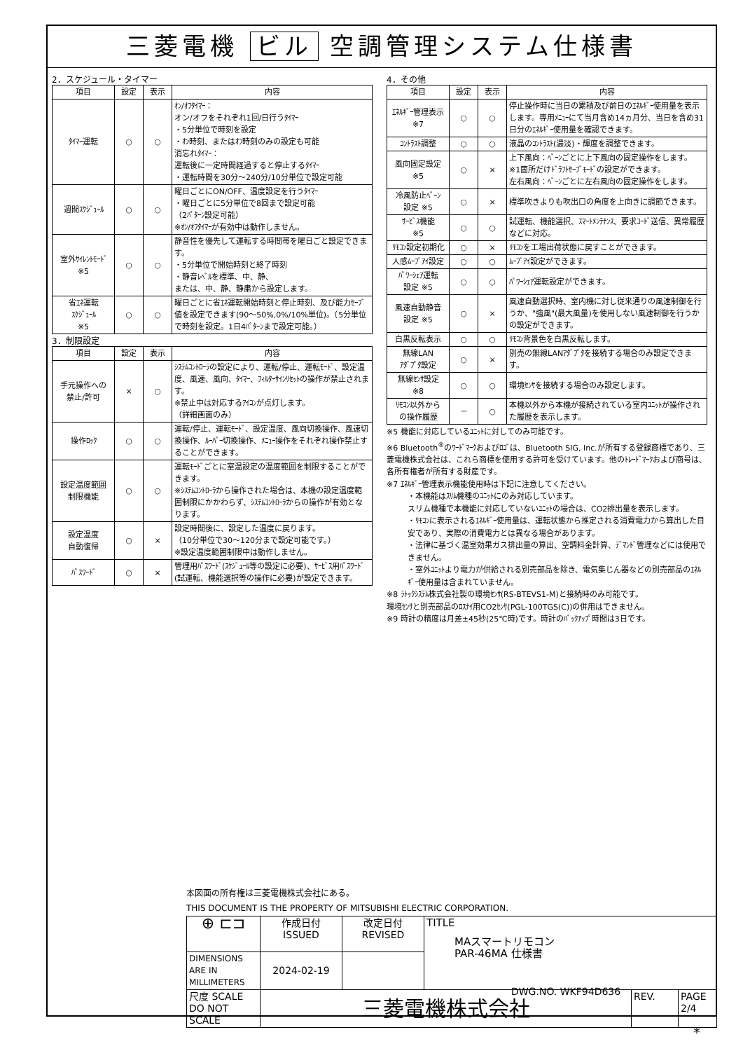三菱電機 ビル 空調管理システム仕様書
2．スケジュール・タイマー
| 項目 | 設定 | 表示 | 内容 |
| --- | --- | --- | --- |
| ﾀｲﾏｰ運転 | ○ | ○ | ｵﾝ/ｵﾌﾀｲﾏｰ： オン/オフをそれぞれ1回/日行うﾀｲﾏｰ ・5分単位で時刻を設定 ・ｵﾝ時刻、またはｵﾌ時刻のみの設定も可能 消忘れﾀｲﾏｰ： 運転後に一定時間経過すると停止するﾀｲﾏｰ ・運転時間を30分～240分/10分単位で設定可能 |
| 週間ｽｹｼﾞｭｰﾙ | ○ | ○ | 曜日ごとにON/OFF、温度設定を行うﾀｲﾏｰ ・曜日ごとに5分単位で8回まで設定可能 （2ﾊﾟﾀｰﾝ設定可能） ※ｵﾝ/ｵﾌﾀｲﾏｰが有効中は動作しません。 |
| 室外ｻｲﾚﾝﾄﾓｰﾄﾞ ※5 | ○ | ○ | 静音性を優先して運転する時間帯を曜日ごと設定できます。 ・5分単位で開始時刻と終了時刻 ・静音ﾚﾍﾞﾙを標準、中、静、 または、中、静、静粛から設定します。 |
| 省ｴﾈ運転 ｽｹｼﾞｭｰﾙ ※5 | ○ | ○ | 曜日ごとに省ｴﾈ運転開始時刻と停止時刻、及び能力ｾｰﾌﾞ値を設定できます(90～50%,0%/10%単位)。（5分単位で時刻を設定。1日4ﾊﾟﾀｰﾝまで設定可能。） |
3．制限設定
| 項目 | 設定 | 表示 | 内容 |
| --- | --- | --- | --- |
| 手元操作への 禁止/許可 | × | ○ | ｼｽﾃﾑｺﾝﾄﾛｰﾗの設定により、運転/停止、運転ﾓｰﾄﾞ、設定温度、風速、風向、ﾀｲﾏｰ、ﾌｨﾙﾀｰｻｲﾝﾘｾｯﾄの操作が禁止されます。 ※禁止中は対応するｱｲｺﾝが点灯します。 （詳細画面のみ） |
| 操作ﾛｯｸ | ○ | ○ | 運転/停止、運転ﾓｰﾄﾞ、設定温度、風向切換操作、風速切換操作、ﾙｰﾊﾞｰ切換操作、ﾒﾆｭｰ操作をそれぞれ操作禁止することができます。 |
| 設定温度範囲 制限機能 | ○ | ○ | 運転ﾓｰﾄﾞごとに室温設定の温度範囲を制限することができます。 ※ｼｽﾃﾑｺﾝﾄﾛｰﾗから操作された場合は、本機の設定温度範囲制限にかかわらず、ｼｽﾃﾑｺﾝﾄﾛｰﾗからの操作が有効となります。 |
| 設定温度 自動復帰 | ○ | × | 設定時間後に、設定した温度に戻ります。 （10分単位で30～120分まで設定可能です。） ※設定温度範囲制限中は動作しません。 |
| ﾊﾟｽﾜｰﾄﾞ | ○ | × | 管理用ﾊﾟｽﾜｰﾄﾞ(ｽｹｼﾞｭｰﾙ等の設定に必要)、ｻｰﾋﾞｽ用ﾊﾟｽﾜｰﾄﾞ(試運転、機能選択等の操作に必要)が設定できます。 |
4．その他
| 項目 | 設定 | 表示 | 内容 |
| --- | --- | --- | --- |
| ｴﾈﾙｷﾞｰ管理表示 ※7 | ○ | ○ | 停止操作時に当日の累積及び前日のｴﾈﾙｷﾞｰ使用量を表示します。専用ﾒﾆｭｰにて当月含め14ヵ月分、当日を含め31日分のｴﾈﾙｷﾞｰ使用量を確認できます。 |
| ｺﾝﾄﾗｽﾄ調整 | ○ | ○ | 液晶のｺﾝﾄﾗｽﾄ(濃淡)・輝度を調整できます。 |
| 風向固定設定 ※5 | ○ | × | 上下風向：ﾍﾞｰﾝごとに上下風向の固定操作をします。 ※1箇所だけﾄﾞﾗﾌﾄｾｰﾌﾞﾓｰﾄﾞの設定ができます。 左右風向：ﾍﾞｰﾝごとに左右風向の固定操作をします。 |
| 冷風防止ﾍﾞｰﾝ 設定 ※5 | ○ | × | 標準吹きよりも吹出口の角度を上向きに調節できます。 |
| ｻｰﾋﾞｽ機能 ※5 | ○ | ○ | 試運転、機能選択、ｽﾏｰﾄﾒﾝﾃﾅﾝｽ、要求ｺｰﾄﾞ送信、異常履歴などに対応。 |
| ﾘﾓｺﾝ設定初期化 | ○ | × | ﾘﾓｺﾝを工場出荷状態に戻すことができます。 |
| 人感ﾑｰﾌﾞｱｲ設定 | ○ | ○ | ﾑｰﾌﾞｱｲ設定ができます。 |
| ﾊﾟﾜｰｼｪｱ運転 設定 ※5 | ○ | ○ | ﾊﾟﾜｰｼｪｱ運転設定ができます。 |
| 風速自動静音 設定 ※5 | ○ | × | 風速自動選択時、室内機に対し従来通りの風速制御を行うか、"強風"(最大風量)を使用しない風速制御を行うかの設定ができます。 |
| 白黒反転表示 | ○ | ○ | ﾘﾓｺﾝ背景色を白黒反転します。 |
| 無線LAN ｱﾀﾞﾌﾟﾀ設定 | ○ | × | 別売の無線LANｱﾀﾞﾌﾟﾀを接続する場合のみ設定できます。 |
| 無線ｾﾝｻ設定 ※8 | ○ | ○ | 環境ｾﾝｻを接続する場合のみ設定します。 |
| ﾘﾓｺﾝ以外から の操作履歴 | － | ○ | 本機以外から本機が接続されている室内ﾕﾆｯﾄが操作された履歴を表示します。 |
※5 機能に対応しているﾕﾆｯﾄに対してのみ可能です。
※6 Bluetooth<sup>®</sup>のﾜｰﾄﾞﾏｰｸおよびﾛｺﾞは、Bluetooth SIG, Inc.が所有する登録商標であり、三菱電機株式会社は、これら商標を使用する許可を受けています。他のﾄﾚｰﾄﾞﾏｰｸおよび商号は、各所有権者が所有する財産です。
※7 ｴﾈﾙｷﾞｰ管理表示機能使用時は下記に注意してください。
・本機能はｽﾘﾑ機種のﾕﾆｯﾄにのみ対応しています。
スリム機種で本機能に対応していないﾕﾆｯﾄの場合は、CO2排出量を表示します。
・ﾘﾓｺﾝに表示されるｴﾈﾙｷﾞｰ使用量は、運転状態から推定される消費電力から算出した目安であり、実際の消費電力とは異なる場合があります。
・法律に基づく温室効果ガス排出量の算出、空調料金計算、ﾃﾞﾏﾝﾄﾞ管理などには使用できません。
・室外ﾕﾆｯﾄより電力が供給される別売部品を除き、電気集じん器などの別売部品のｴﾈﾙｷﾞｰ使用量は含まれていません。
※8 ﾗﾄｯｸｼｽﾃﾑ株式会社製の環境ｾﾝｻ(RS-BTEVS1-M)と接続時のみ可能です。
環境ｾﾝｻと別売部品のﾛｽﾅｲ用CO2ｾﾝｻ(PGL-100TGS(C))の併用はできません。
※9 時計の精度は月差±45秒(25℃時)です。時計のﾊﾞｯｸｱｯﾌﾟ時間は3日です。
本図面の所有権は三菱電機株式会社にある。
THIS DOCUMENT IS THE PROPERTY OF MITSUBISHI ELECTRIC CORPORATION.
| ⊕ ⊏⊐ | 作成日付 ISSUED | 改定日付 REVISED | TITLE MAスマートリモコン PAR-46MA 仕様書 | | |
| DIMENSIONS ARE IN MILLIMETERS | 2024-02-19 | | | | |
| 尺度 SCALE DO NOT SCALE | 三菱電機株式会社 | | | REV. | PAGE 2/4 |
DWG.NO. WKF94D636
*